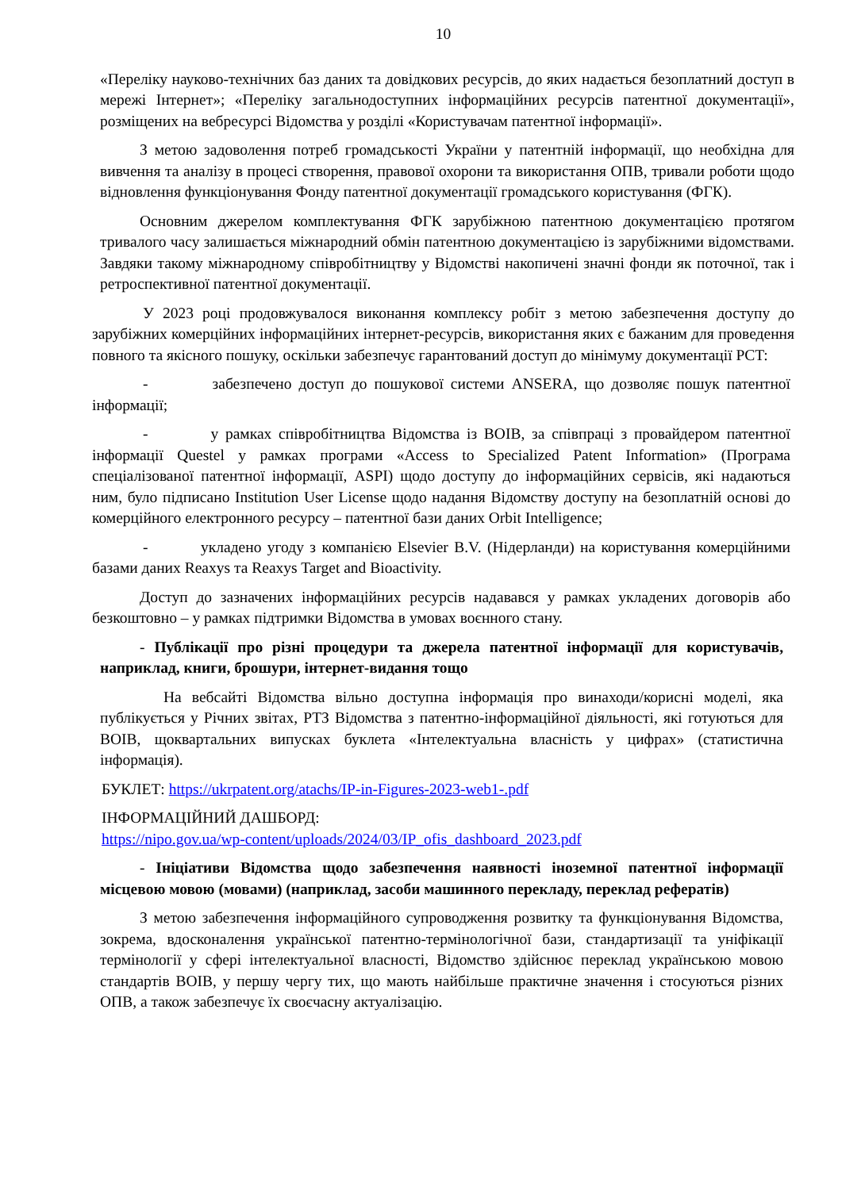10
«Переліку науково-технічних баз даних та довідкових ресурсів, до яких надається безоплатний доступ в мережі Інтернет»; «Переліку загальнодоступних інформаційних ресурсів патентної документації», розміщених на вебресурсі Відомства у розділі «Користувачам патентної інформації».
З метою задоволення потреб громадськості України у патентній інформації, що необхідна для вивчення та аналізу в процесі створення, правової охорони та використання ОПВ, тривали роботи щодо відновлення функціонування Фонду патентної документації громадського користування (ФГК).
Основним джерелом комплектування ФГК зарубіжною патентною документацією протягом тривалого часу залишається міжнародний обмін патентною документацією із зарубіжними відомствами. Завдяки такому міжнародному співробітництву у Відомстві накопичені значні фонди як поточної, так і ретроспективної патентної документації.
У 2023 році продовжувалося виконання комплексу робіт з метою забезпечення доступу до зарубіжних комерційних інформаційних інтернет-ресурсів, використання яких є бажаним для проведення повного та якісного пошуку, оскільки забезпечує гарантований доступ до мінімуму документації PCT:
- забезпечено доступ до пошукової системи ANSERA, що дозволяє пошук патентної інформації;
- у рамках співробітництва Відомства із ВОІВ, за співпраці з провайдером патентної інформації Questel у рамках програми «Access to Specialized Patent Information» (Програма спеціалізованої патентної інформації, ASPI) щодо доступу до інформаційних сервісів, які надаються ним, було підписано Institution User License щодо надання Відомству доступу на безоплатній основі до комерційного електронного ресурсу – патентної бази даних Orbit Intelligence;
- укладено угоду з компанією Elsevier B.V. (Нідерланди) на користування комерційними базами даних Reaxys та Reaxys Target and Bioactivity.
Доступ до зазначених інформаційних ресурсів надавався у рамках укладених договорів або безкоштовно – у рамках підтримки Відомства в умовах воєнного стану.
- Публікації про різні процедури та джерела патентної інформації для користувачів, наприклад, книги, брошури, інтернет-видання тощо
На вебсайті Відомства вільно доступна інформація про винаходи/корисні моделі, яка публікується у Річних звітах, РТЗ Відомства з патентно-інформаційної діяльності, які готуються для ВОІВ, щоквартальних випусках буклета «Інтелектуальна власність у цифрах» (статистична інформація).
БУКЛЕТ: https://ukrpatent.org/atachs/IP-in-Figures-2023-web1-.pdf
ІНФОРМАЦІЙНИЙ ДАШБОРД:
https://nipo.gov.ua/wp-content/uploads/2024/03/IP_ofis_dashboard_2023.pdf
- Ініціативи Відомства щодо забезпечення наявності іноземної патентної інформації місцевою мовою (мовами) (наприклад, засоби машинного перекладу, переклад рефератів)
З метою забезпечення інформаційного супроводження розвитку та функціонування Відомства, зокрема, вдосконалення української патентно-термінологічної бази, стандартизації та уніфікації термінології у сфері інтелектуальної власності, Відомство здійснює переклад українською мовою стандартів ВОІВ, у першу чергу тих, що мають найбільше практичне значення і стосуються різних ОПВ, а також забезпечує їх своєчасну актуалізацію.